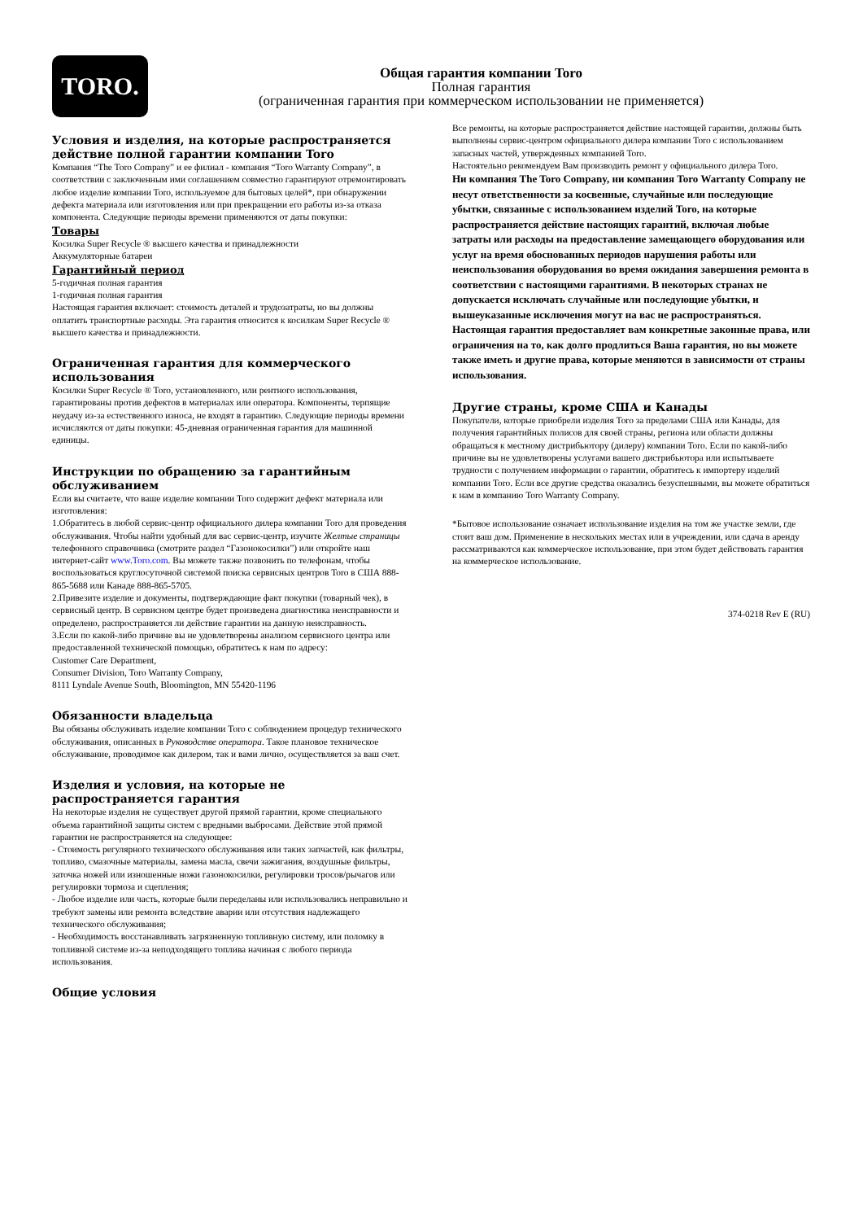TORO.
Общая гарантия компании Toro
Полная гарантия
(ограниченная гарантия при коммерческом использовании не применяется)
Условия и изделия, на которые распространяется действие полной гарантии компании Toro
Компания “The Toro Company” и ее филиал - компания “Toro Warranty Company”, в соответствии с заключенным ими соглашением совместно гарантируют отремонтировать любое изделие компании Toro, используемое для бытовых целей*, при обнаружении дефекта материала или изготовления или при прекращении его работы из-за отказа компонента. Следующие периоды времени применяются от даты покупки:
Товары
Косилка Super Recycle ® высшего качества и принадлежности
Аккумуляторные батареи
Гарантийный период
5-годичная полная гарантия
1-годичная полная гарантия
Настоящая гарантия включает: стоимость деталей и трудозатраты, но вы должны оплатить транспортные расходы. Эта гарантия относится к косилкам Super Recycle ® высшего качества и принадлежности.
Ограниченная гарантия для коммерческого использования
Косилки Super Recycle ® Toro, установленного, или рентного использования, гарантированы против дефектов в материалах или оператора. Компоненты, терпящие неудачу из-за естественного износа, не входят в гарантию. Следующие периоды времени исчисляются от даты покупки: 45-дневная ограниченная гарантия для машинной единицы.
Инструкции по обращению за гарантийным обслуживанием
Если вы считаете, что ваше изделие компании Toro содержит дефект материала или изготовления:
1.Обратитесь в любой сервис-центр официального дилера компании Toro для проведения обслуживания. Чтобы найти удобный для вас сервис-центр, изучите Желтые страницы телефонного справочника (смотрите раздел “Газонокосилки”) или откройте наш интернет-сайт www.Toro.com. Вы можете также позвонить по телефонам, чтобы воспользоваться круглосуточной системой поиска сервисных центров Toro в США 888-865-5688 или Канаде 888-865-5705.
2.Привезите изделие и документы, подтверждающие факт покупки (товарный чек), в сервисный центр. В сервисном центре будет произведена диагностика неисправности и определено, распространяется ли действие гарантии на данную неисправность.
3.Если по какой-либо причине вы не удовлетворены анализом сервисного центра или предоставленной технической помощью, обратитесь к нам по адресу:
Customer Care Department,
Consumer Division, Toro Warranty Company,
8111 Lyndale Avenue South, Bloomington, MN 55420-1196
Обязанности владельца
Вы обязаны обслуживать изделие компании Toro с соблюдением процедур технического обслуживания, описанных в Руководстве оператора. Такое плановое техническое обслуживание, проводимое как дилером, так и вами лично, осуществляется за ваш счет.
Изделия и условия, на которые не распространяется гарантия
На некоторые изделия не существует другой прямой гарантии, кроме специального объема гарантийной защиты систем с вредными выбросами. Действие этой прямой гарантии не распространяется на следующее:
- Стоимость регулярного технического обслуживания или таких запчастей, как фильтры, топливо, смазочные материалы, замена масла, свечи зажигания, воздушные фильтры, заточка ножей или изношенные ножи газонокосилки, регулировки тросов/рычагов или регулировки тормоза и сцепления;
- Любое изделие или часть, которые были переделаны или использовались неправильно и требуют замены или ремонта вследствие аварии или отсутствия надлежащего технического обслуживания;
- Необходимость восстанавливать загрязненную топливную систему, или поломку в топливной системе из-за неподходящего топлива начиная с любого периода использования.
Общие условия
Все ремонты, на которые распространяется действие настоящей гарантии, должны быть выполнены сервис-центром официального дилера компании Toro с использованием запасных частей, утвержденных компанией Toro.
Настоятельно рекомендуем Вам производить ремонт у официального дилера Toro.
Ни компания The Toro Company, ни компания Toro Warranty Company не несут ответственности за косвенные, случайные или последующие убытки, связанные с использованием изделий Toro, на которые распространяется действие настоящих гарантий, включая любые затраты или расходы на предоставление замещающего оборудования или услуг на время обоснованных периодов нарушения работы или неиспользования оборудования во время ожидания завершения ремонта в соответствии с настоящими гарантиями. В некоторых странах не допускается исключать случайные или последующие убытки, и вышеуказанные исключения могут на вас не распространяться.
Настоящая гарантия предоставляет вам конкретные законные права, или ограничения на то, как долго продлиться Ваша гарантия, но вы можете также иметь и другие права, которые меняются в зависимости от страны использования.
Другие страны, кроме США и Канады
Покупатели, которые приобрели изделия Toro за пределами США или Канады, для получения гарантийных полисов для своей страны, региона или области должны обращаться к местному дистрибьютору (дилеру) компании Toro. Если по какой-либо причине вы не удовлетворены услугами вашего дистрибьютора или испытываете трудности с получением информации о гарантии, обратитесь к импортеру изделий компании Toro. Если все другие средства оказались безуспешными, вы можете обратиться к нам в компанию Toro Warranty Company.
*Бытовое использование означает использование изделия на том же участке земли, где стоит ваш дом. Применение в нескольких местах или в учреждении, или сдача в аренду
рассматриваются как коммерческое использование, при этом будет действовать гарантия на коммерческое использование.
374-0218 Rev E (RU)